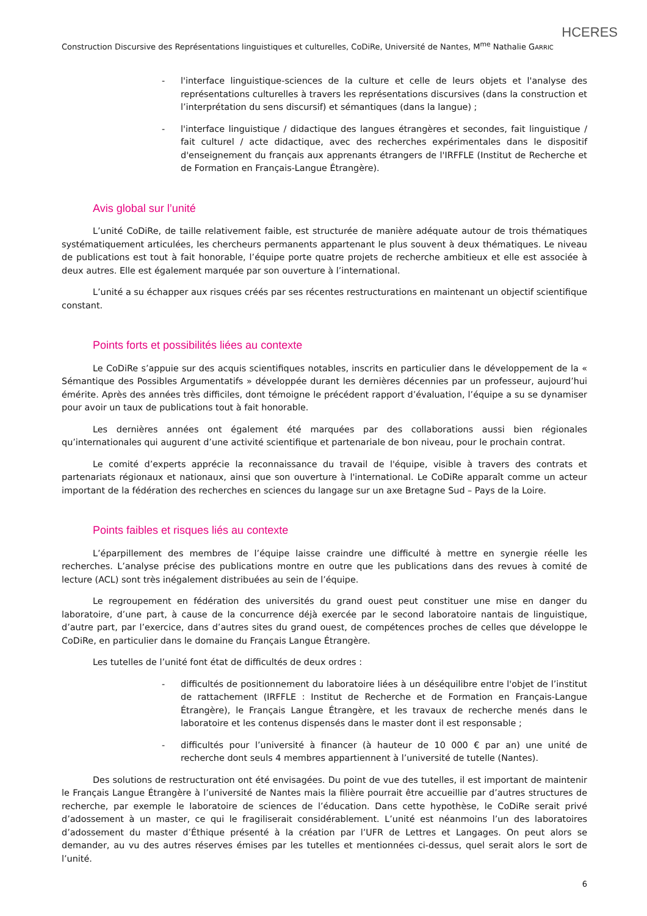HCERES
Construction Discursive des Représentations linguistiques et culturelles, CoDiRe, Université de Nantes, M<sup>me</sup> Nathalie GARRIC
- l'interface linguistique-sciences de la culture et celle de leurs objets et l'analyse des représentations culturelles à travers les représentations discursives (dans la construction et l’interprétation du sens discursif) et sémantiques (dans la langue) ;
- l'interface linguistique / didactique des langues étrangères et secondes, fait linguistique / fait culturel / acte didactique, avec des recherches expérimentales dans le dispositif d'enseignement du français aux apprenants étrangers de l'IRFFLE (Institut de Recherche et de Formation en Français-Langue Étrangère).
Avis global sur l’unité
L’unité CoDiRe, de taille relativement faible, est structurée de manière adéquate autour de trois thématiques systématiquement articulées, les chercheurs permanents appartenant le plus souvent à deux thématiques. Le niveau de publications est tout à fait honorable, l’équipe porte quatre projets de recherche ambitieux et elle est associée à deux autres. Elle est également marquée par son ouverture à l’international.
L’unité a su échapper aux risques créés par ses récentes restructurations en maintenant un objectif scientifique constant.
Points forts et possibilités liées au contexte
Le CoDiRe s’appuie sur des acquis scientifiques notables, inscrits en particulier dans le développement de la « Sémantique des Possibles Argumentatifs » développée durant les dernières décennies par un professeur, aujourd’hui émérite. Après des années très difficiles, dont témoigne le précédent rapport d’évaluation, l’équipe a su se dynamiser pour avoir un taux de publications tout à fait honorable.
Les dernières années ont également été marquées par des collaborations aussi bien régionales qu’internationales qui augurent d’une activité scientifique et partenariale de bon niveau, pour le prochain contrat.
Le comité d’experts apprécie la reconnaissance du travail de l'équipe, visible à travers des contrats et partenariats régionaux et nationaux, ainsi que son ouverture à l'international. Le CoDiRe apparaît comme un acteur important de la fédération des recherches en sciences du langage sur un axe Bretagne Sud – Pays de la Loire.
Points faibles et risques liés au contexte
L’éparpillement des membres de l’équipe laisse craindre une difficulté à mettre en synergie réelle les recherches. L’analyse précise des publications montre en outre que les publications dans des revues à comité de lecture (ACL) sont très inégalement distribuées au sein de l’équipe.
Le regroupement en fédération des universités du grand ouest peut constituer une mise en danger du laboratoire, d’une part, à cause de la concurrence déjà exercée par le second laboratoire nantais de linguistique, d’autre part, par l’exercice, dans d’autres sites du grand ouest, de compétences proches de celles que développe le CoDiRe, en particulier dans le domaine du Français Langue Étrangère.
Les tutelles de l’unité font état de difficultés de deux ordres :
- difficultés de positionnement du laboratoire liées à un déséquilibre entre l'objet de l’institut de rattachement (IRFFLE : Institut de Recherche et de Formation en Français-Langue Étrangère), le Français Langue Étrangère, et les travaux de recherche menés dans le laboratoire et les contenus dispensés dans le master dont il est responsable ;
- difficultés pour l’université à financer (à hauteur de 10 000 € par an) une unité de recherche dont seuls 4 membres appartiennent à l’université de tutelle (Nantes).
Des solutions de restructuration ont été envisagées. Du point de vue des tutelles, il est important de maintenir le Français Langue Étrangère à l’université de Nantes mais la filière pourrait être accueillie par d’autres structures de recherche, par exemple le laboratoire de sciences de l’éducation. Dans cette hypothèse, le CoDiRe serait privé d’adossement à un master, ce qui le fragiliserait considérablement. L’unité est néanmoins l’un des laboratoires d’adossement du master d’Éthique présenté à la création par l’UFR de Lettres et Langages. On peut alors se demander, au vu des autres réserves émises par les tutelles et mentionnées ci-dessus, quel serait alors le sort de l’unité.
6